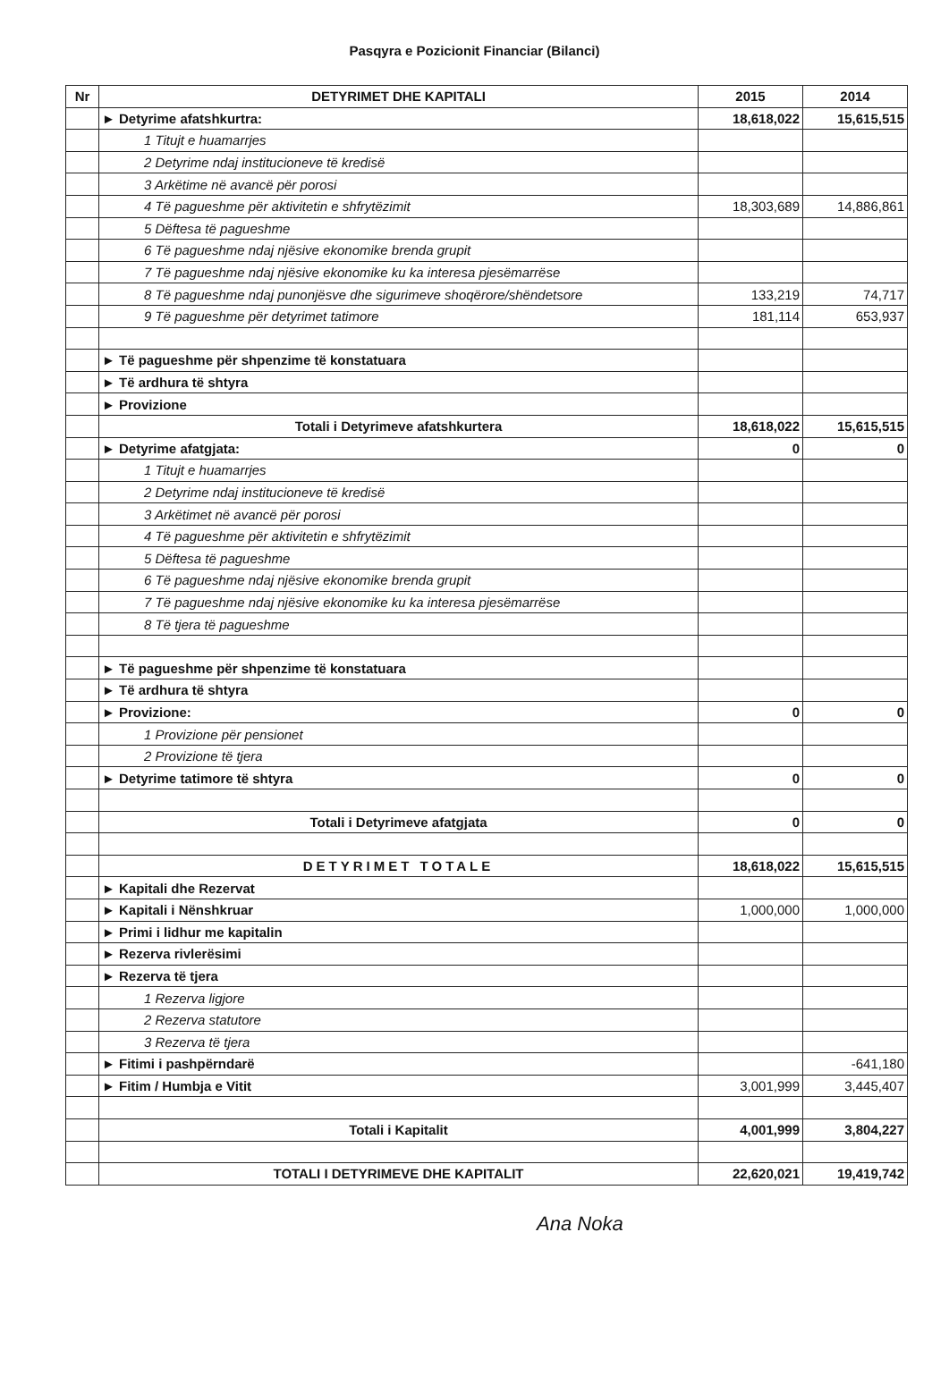Pasqyra e Pozicionit Financiar (Bilanci)
| Nr | DETYRIMET DHE KAPITALI | 2015 | 2014 |
| --- | --- | --- | --- |
| | ► Detyrime afatshkurtra: | 18,618,022 | 15,615,515 |
| | 1 Titujt e huamarrjes | | |
| | 2 Detyrime ndaj institucioneve të kredisë | | |
| | 3 Arkëtime në avancë për porosi | | |
| | 4 Të pagueshme për aktivitetin e shfrytëzimit | 18,303,689 | 14,886,861 |
| | 5 Dëftesa të pagueshme | | |
| | 6 Të pagueshme ndaj njësive ekonomike brenda grupit | | |
| | 7 Të pagueshme ndaj njësive ekonomike ku ka interesa pjesëmarrëse | | |
| | 8 Të pagueshme ndaj punonjësve dhe sigurimeve shoqërore/shëndetsore | 133,219 | 74,717 |
| | 9 Të pagueshme për detyrimet tatimore | 181,114 | 653,937 |
| | ► Të pagueshme për shpenzime të konstatuara | | |
| | ► Të ardhura të shtyra | | |
| | ► Provizione | | |
| | Totali i Detyrimeve afatshkurtera | 18,618,022 | 15,615,515 |
| | ► Detyrime afatgjata: | 0 | 0 |
| | 1 Titujt e huamarrjes | | |
| | 2 Detyrime ndaj institucioneve të kredisë | | |
| | 3 Arkëtimet në avancë për porosi | | |
| | 4 Të pagueshme për aktivitetin e shfrytëzimit | | |
| | 5 Dëftesa të pagueshme | | |
| | 6 Të pagueshme ndaj njësive ekonomike brenda grupit | | |
| | 7 Të pagueshme ndaj njësive ekonomike ku ka interesa pjesëmarrëse | | |
| | 8 Të tjera të pagueshme | | |
| | ► Të pagueshme për shpenzime të konstatuara | | |
| | ► Të ardhura të shtyra | | |
| | ► Provizione: | 0 | 0 |
| | 1 Provizione për pensionet | | |
| | 2 Provizione të tjera | | |
| | ► Detyrime tatimore të shtyra | 0 | 0 |
| | Totali i Detyrimeve afatgjata | 0 | 0 |
| | DETYRIMET TOTALE | 18,618,022 | 15,615,515 |
| | ► Kapitali dhe Rezervat | | |
| | ► Kapitali i Nënshkruar | 1,000,000 | 1,000,000 |
| | ► Primi i lidhur me kapitalin | | |
| | ► Rezerva rivlerësimi | | |
| | ► Rezerva të tjera | | |
| | 1 Rezerva ligjore | | |
| | 2 Rezerva statutore | | |
| | 3 Rezerva të tjera | | |
| | ► Fitimi i pashpërndarë | | -641,180 |
| | ► Fitim / Humbja e Vitit | 3,001,999 | 3,445,407 |
| | Totali i Kapitalit | 4,001,999 | 3,804,227 |
| | TOTALI I DETYRIMEVE DHE KAPITALIT | 22,620,021 | 19,419,742 |
Ana Noka